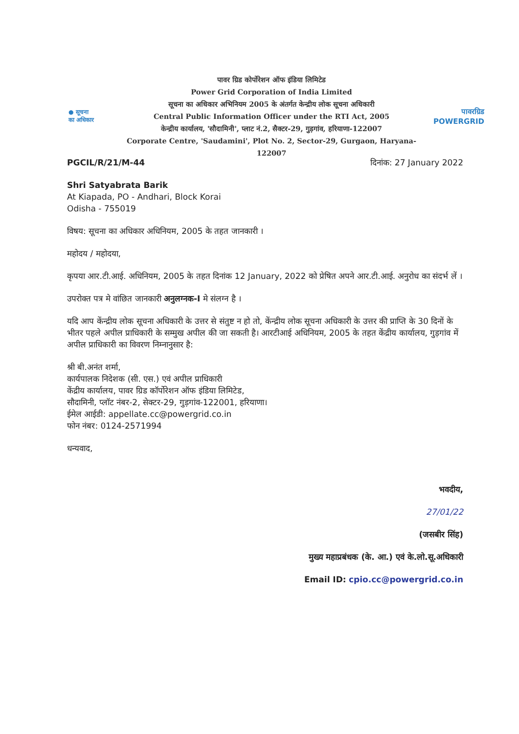● सूचना
का अधिकार
पावर ग्रिड कोर्पोरेशन ऑफ इंडिया लिमिटेड
Power Grid Corporation of India Limited
सूचना का अधिकार अभिनियम 2005 के अंतर्गत केन्द्रीय लोक सूचना अधिकारी
Central Public Information Officer under the RTI Act, 2005
केन्द्रीय कार्यालय, 'सौदामिनी', प्लाट नं.2, सैक्टर-29, गुड़गांव, हरियाणा-122007
Corporate Centre, 'Saudamini', Plot No. 2, Sector-29, Gurgaon, Haryana-122007
पावरग्रिड
POWERGRID
PGCIL/R/21/M-44 दिनांक: 27 January 2022
Shri Satyabrata Barik
At Kiapada, PO - Andhari, Block Korai
Odisha - 755019
विषय: सूचना का अधिकार अधिनियम, 2005 के तहत जानकारी ।
महोदय / महोदया,
कृपया आर.टी.आई. अधिनियम, 2005 के तहत दिनांक 12 January, 2022 को प्रेषित अपने आर.टी.आई. अनुरोध का संदर्भ लें ।
उपरोक्त पत्र मे वांछित जानकारी अनुलग्नक-I मे संलग्न है ।
यदि आप केंन्द्रीय लोक सूचना अधिकारी के उत्तर से संतुष्ट न हो तो, केंन्द्रीय लोक सूचना अधिकारी के उत्तर की प्राप्ति के 30 दिनों के भीतर पहले अपील प्राधिकारी के सम्मुख अपील की जा सकती है। आरटीआई अधिनियम, 2005 के तहत केंद्रीय कार्यालय, गुड़गांव में अपील प्राधिकारी का विवरण निम्नानुसार है:
श्री बी.अनंत शर्मा,
कार्यपालक निदेशक (सी. एस.) एवं अपील प्राधिकारी
केंद्रीय कार्यालय, पावर ग्रिड कॉर्पोरेशन ऑफ इंडिया लिमिटेड,
सौदामिनी, प्लॉट नंबर-2, सेक्टर-29, गुड़गांव-122001, हरियाणा।
ईमेल आईडी: appellate.cc@powergrid.co.in
फोन नंबर: 0124-2571994
धन्यवाद,
भवदीय,
27/01/22
(जसबीर सिंह)
मुख्य महाप्रबंधक (के. आ.) एवं के.लो.सू.अधिकारी
Email ID: cpio.cc@powergrid.co.in